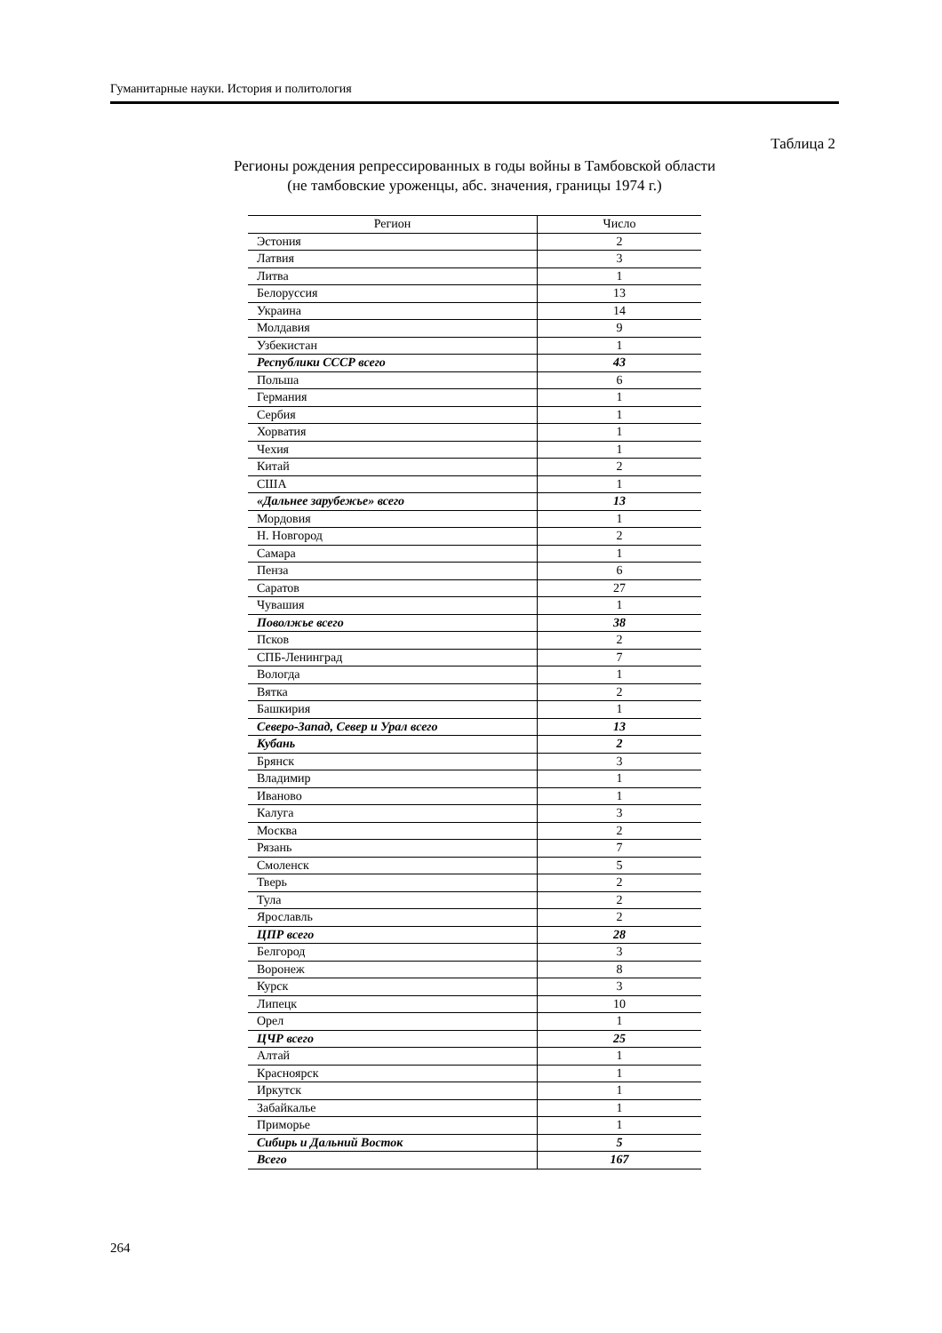Гуманитарные науки. История и политология
Таблица 2
Регионы рождения репрессированных в годы войны в Тамбовской области
(не тамбовские уроженцы, абс. значения, границы 1974 г.)
| Регион | Число |
| --- | --- |
| Эстония | 2 |
| Латвия | 3 |
| Литва | 1 |
| Белоруссия | 13 |
| Украина | 14 |
| Молдавия | 9 |
| Узбекистан | 1 |
| Республики СССР всего | 43 |
| Польша | 6 |
| Германия | 1 |
| Сербия | 1 |
| Хорватия | 1 |
| Чехия | 1 |
| Китай | 2 |
| США | 1 |
| «Дальнее зарубежье» всего | 13 |
| Мордовия | 1 |
| Н. Новгород | 2 |
| Самара | 1 |
| Пенза | 6 |
| Саратов | 27 |
| Чувашия | 1 |
| Поволжье всего | 38 |
| Псков | 2 |
| СПБ-Ленинград | 7 |
| Вологда | 1 |
| Вятка | 2 |
| Башкирия | 1 |
| Северо-Запад, Север и Урал всего | 13 |
| Кубань | 2 |
| Брянск | 3 |
| Владимир | 1 |
| Иваново | 1 |
| Калуга | 3 |
| Москва | 2 |
| Рязань | 7 |
| Смоленск | 5 |
| Тверь | 2 |
| Тула | 2 |
| Ярославль | 2 |
| ЦПР всего | 28 |
| Белгород | 3 |
| Воронеж | 8 |
| Курск | 3 |
| Липецк | 10 |
| Орел | 1 |
| ЦЧР всего | 25 |
| Алтай | 1 |
| Красноярск | 1 |
| Иркутск | 1 |
| Забайкалье | 1 |
| Приморье | 1 |
| Сибирь и Дальний Восток | 5 |
| Всего | 167 |
264